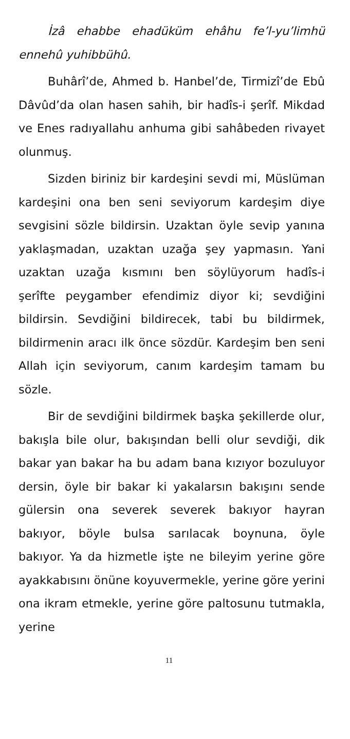İzâ ehabbe ehadüküm ehâhu fe’l-yu’limhü ennehû yuhibbühû.
Buhârî’de, Ahmed b. Hanbel’de, Tirmizî’de Ebû Dâvûd’da olan hasen sahih, bir hadîs-i şerîf. Mikdad ve Enes radıyallahu anhuma gibi sahâbeden rivayet olunmuş.
Sizden biriniz bir kardeşini sevdi mi, Müslüman kardeşini ona ben seni seviyorum kardeşim diye sevgisini sözle bildirsin. Uzaktan öyle sevip yanına yaklaşmadan, uzaktan uzağa şey yapmasın. Yani uzaktan uzağa kısmını ben söylüyorum hadîs-i şerîfte peygamber efendimiz diyor ki; sevdiğini bildirsin. Sevdiğini bildirecek, tabi bu bildirmek, bildirmenin aracı ilk önce sözdür. Kardeşim ben seni Allah için seviyorum, canım kardeşim tamam bu sözle.
Bir de sevdiğini bildirmek başka şekillerde olur, bakışla bile olur, bakışından belli olur sevdiği, dik bakar yan bakar ha bu adam bana kızıyor bozuluyor dersin, öyle bir bakar ki yakalarsın bakışını sende gülersin ona severek severek bakıyor hayran bakıyor, böyle bulsa sarılacak boynuna, öyle bakıyor. Ya da hizmetle işte ne bileyim yerine göre ayakkabısını önüne koyuvermekle, yerine göre yerini ona ikram etmekle, yerine göre paltosunu tutmakla, yerine
11